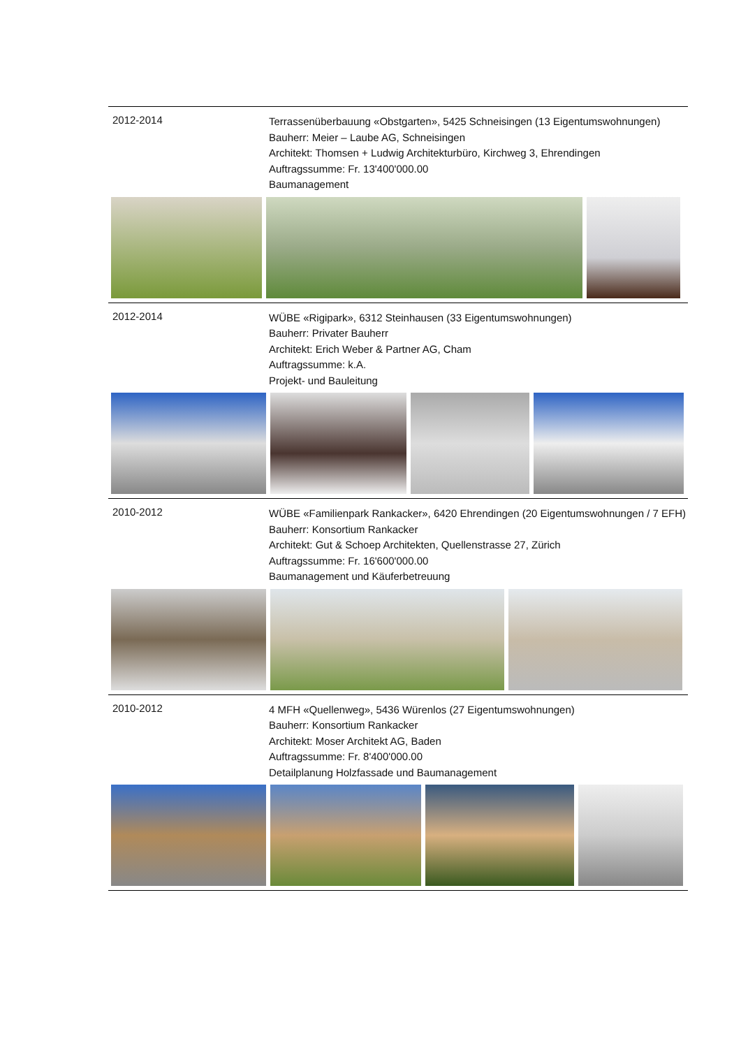2012-2014
Terrassenüberbauung «Obstgarten», 5425 Schneisingen (13 Eigentumswohnungen)
Bauherr: Meier – Laube AG, Schneisingen
Architekt: Thomsen + Ludwig Architekturbüro, Kirchweg 3, Ehrendingen
Auftragssumme: Fr. 13'400'000.00
Baumanagement
2012-2014
WÜBE «Rigipark», 6312 Steinhausen (33 Eigentumswohnungen)
Bauherr: Privater Bauherr
Architekt: Erich Weber & Partner AG, Cham
Auftragssumme: k.A.
Projekt- und Bauleitung
2010-2012
WÜBE «Familienpark Rankacker», 6420 Ehrendingen (20 Eigentumswohnungen / 7 EFH)
Bauherr: Konsortium Rankacker
Architekt: Gut & Schoep Architekten, Quellenstrasse 27, Zürich
Auftragssumme: Fr. 16'600'000.00
Baumanagement und Käuferbetreuung
2010-2012
4 MFH «Quellenweg», 5436 Würenlos (27 Eigentumswohnungen)
Bauherr: Konsortium Rankacker
Architekt: Moser Architekt AG, Baden
Auftragssumme: Fr. 8'400'000.00
Detailplanung Holzfassade und Baumanagement